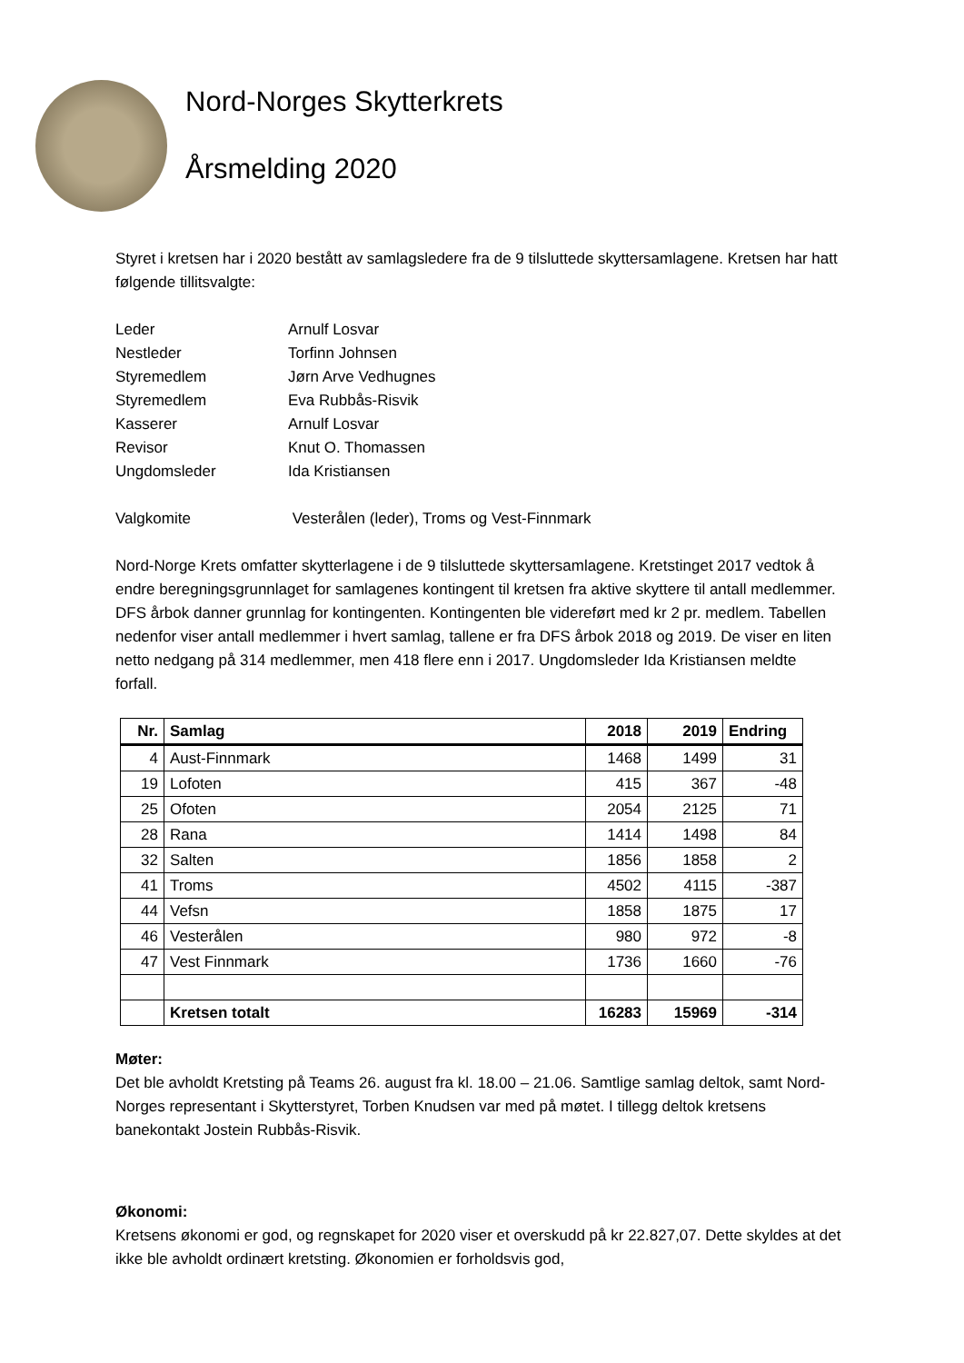Nord-Norges Skytterkrets
Årsmelding 2020
Styret i kretsen har i 2020 bestått av samlagsledere fra de 9 tilsluttede skyttersamlagene. Kretsen har hatt følgende tillitsvalgte:
Leder
Arnulf Losvar
Nestleder
Torfinn Johnsen
Styremedlem
Jørn Arve Vedhugnes
Styremedlem
Eva Rubbås-Risvik
Kasserer
Arnulf Losvar
Revisor
Knut O. Thomassen
Ungdomsleder
Ida Kristiansen
Valgkomite
Vesterålen (leder), Troms og Vest-Finnmark
Nord-Norge Krets omfatter skytterlagene i de 9 tilsluttede skyttersamlagene. Kretstinget 2017 vedtok å endre beregningsgrunnlaget for samlagenes kontingent til kretsen fra aktive skyttere til antall medlemmer. DFS årbok danner grunnlag for kontingenten. Kontingenten ble videreført med kr 2 pr. medlem. Tabellen nedenfor viser antall medlemmer i hvert samlag, tallene er fra DFS årbok 2018 og 2019. De viser en liten netto nedgang på 314 medlemmer, men 418 flere enn i 2017. Ungdomsleder Ida Kristiansen meldte forfall.
| Nr. | Samlag | 2018 | 2019 | Endring |
| --- | --- | --- | --- | --- |
| 4 | Aust-Finnmark | 1468 | 1499 | 31 |
| 19 | Lofoten | 415 | 367 | -48 |
| 25 | Ofoten | 2054 | 2125 | 71 |
| 28 | Rana | 1414 | 1498 | 84 |
| 32 | Salten | 1856 | 1858 | 2 |
| 41 | Troms | 4502 | 4115 | -387 |
| 44 | Vefsn | 1858 | 1875 | 17 |
| 46 | Vesterålen | 980 | 972 | -8 |
| 47 | Vest Finnmark | 1736 | 1660 | -76 |
| | Kretsen totalt | 16283 | 15969 | -314 |
Møter:
Det ble avholdt Kretsting på Teams 26. august fra kl. 18.00 – 21.06. Samtlige samlag deltok, samt Nord-Norges representant i Skytterstyret, Torben Knudsen var med på møtet. I tillegg deltok kretsens banekontakt Jostein Rubbås-Risvik.
Økonomi:
Kretsens økonomi er god, og regnskapet for 2020 viser et overskudd på kr 22.827,07. Dette skyldes at det ikke ble avholdt ordinært kretsting. Økonomien er forholdsvis god,